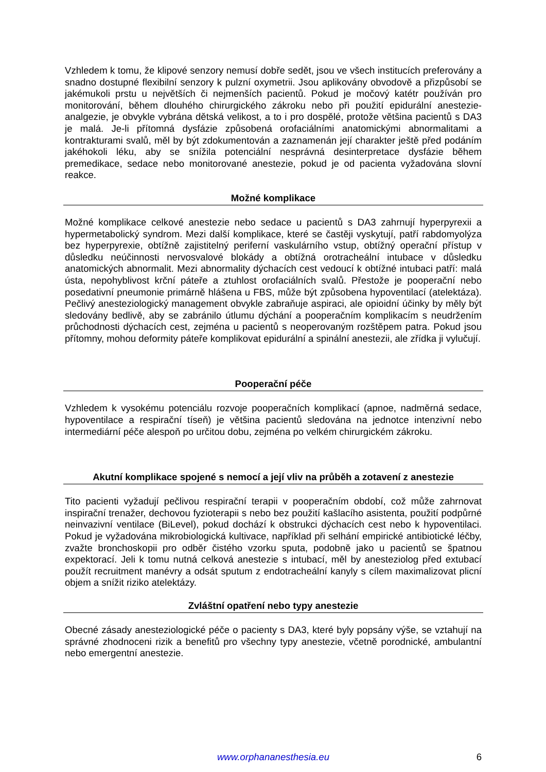Vzhledem k tomu, že klipové senzory nemusí dobře sedět, jsou ve všech institucích preferovány a snadno dostupné flexibilní senzory k pulzní oxymetrii. Jsou aplikovány obvodově a přizpůsobí se jakémukoli prstu u největších či nejmenších pacientů. Pokud je močový katétr používán pro monitorování, během dlouhého chirurgického zákroku nebo při použití epidurální anestezie-analgezie, je obvykle vybrána dětská velikost, a to i pro dospělé, protože většina pacientů s DA3 je malá. Je-li přítomná dysfázie způsobená orofaciálními anatomickými abnormalitami a kontrakturami svalů, měl by být zdokumentován a zaznamenán její charakter ještě před podáním jakéhokoli léku, aby se snížila potenciální nesprávná desinterpretace dysfázie během premedikace, sedace nebo monitorované anestezie, pokud je od pacienta vyžadována slovní reakce.
Možné komplikace
Možné komplikace celkové anestezie nebo sedace u pacientů s DA3 zahrnují hyperpyrexii a hypermetabolický syndrom. Mezi další komplikace, které se častěji vyskytují, patří rabdomyolýza bez hyperpyrexie, obtížně zajistitelný periferní vaskulárního vstup, obtížný operační přístup v důsledku neúčinnosti nervosvalové blokády a obtížná orotracheální intubace v důsledku anatomických abnormalit. Mezi abnormality dýchacích cest vedoucí k obtížné intubaci patří: malá ústa, nepohyblivost krční páteře a ztuhlost orofaciálních svalů. Přestože je pooperační nebo posedativní pneumonie primárně hlášena u FBS, může být způsobena hypoventilací (atelektáza). Pečlivý anesteziologický management obvykle zabraňuje aspiraci, ale opioidní účinky by měly být sledovány bedlivě, aby se zabránilo útlumu dýchání a pooperačním komplikacím s neudržením průchodnosti dýchacích cest, zejména u pacientů s neoperovaným rozštěpem patra. Pokud jsou přítomny, mohou deformity páteře komplikovat epidurální a spinální anestezii, ale zřídka ji vylučují.
Pooperační péče
Vzhledem k vysokému potenciálu rozvoje pooperačních komplikací (apnoe, nadměrná sedace, hypoventilace a respirační tíseň) je většina pacientů sledována na jednotce intenzivní nebo intermediární péče alespoň po určitou dobu, zejména po velkém chirurgickém zákroku.
Akutní komplikace spojené s nemocí a její vliv na průběh a zotavení z anestezie
Tito pacienti vyžadují pečlivou respirační terapii v pooperačním období, což může zahrnovat inspirační trenažer, dechovou fyzioterapii s nebo bez použití kašlacího asistenta, použití podpůrné neinvazivní ventilace (BiLevel), pokud dochází k obstrukci dýchacích cest nebo k hypoventilaci. Pokud je vyžadována mikrobiologická kultivace, například při selhání empirické antibiotické léčby, zvažte bronchoskopii pro odběr čistého vzorku sputa, podobně jako u pacientů se špatnou expektorací. Jeli k tomu nutná celková anestezie s intubací, měl by anesteziolog před extubací použít recruitment manévry a odsát sputum z endotracheální kanyly s cílem maximalizovat plicní objem a snížit riziko atelektázy.
Zvláštní opatření nebo typy anestezie
Obecné zásady anesteziologické péče o pacienty s DA3, které byly popsány výše, se vztahují na správné zhodnoceni rizik a benefitů pro všechny typy anestezie, včetně porodnické, ambulantní nebo emergentní anestezie.
www.orphananesthesia.eu 6